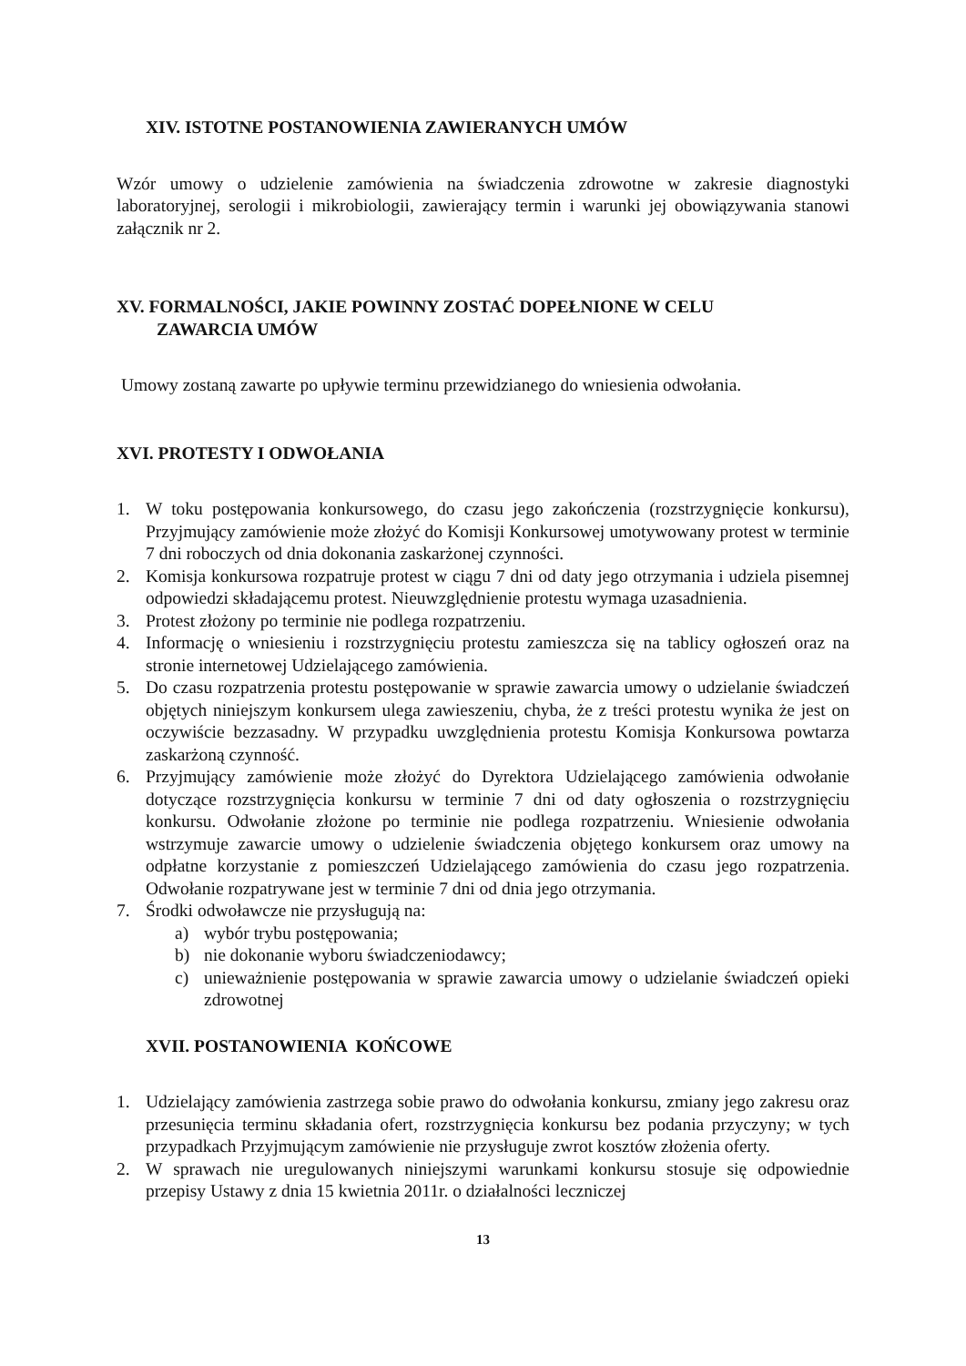XIV. ISTOTNE POSTANOWIENIA ZAWIERANYCH UMÓW
Wzór umowy o udzielenie zamówienia na świadczenia zdrowotne w zakresie diagnostyki laboratoryjnej, serologii i mikrobiologii, zawierający termin i warunki jej obowiązywania stanowi załącznik nr 2.
XV. FORMALNOŚCI, JAKIE POWINNY ZOSTAĆ DOPEŁNIONE W CELU
ZAWARCIA UMÓW
Umowy zostaną zawarte po upływie terminu przewidzianego do wniesienia odwołania.
XVI. PROTESTY I ODWOŁANIA
1. W toku postępowania konkursowego, do czasu jego zakończenia (rozstrzygnięcie konkursu), Przyjmujący zamówienie może złożyć do Komisji Konkursowej umotywowany protest w terminie 7 dni roboczych od dnia dokonania zaskarżonej czynności.
2. Komisja konkursowa rozpatruje protest w ciągu 7 dni od daty jego otrzymania i udziela pisemnej odpowiedzi składającemu protest. Nieuwzględnienie protestu wymaga uzasadnienia.
3. Protest złożony po terminie nie podlega rozpatrzeniu.
4. Informację o wniesieniu i rozstrzygnięciu protestu zamieszcza się na tablicy ogłoszeń oraz na stronie internetowej Udzielającego zamówienia.
5. Do czasu rozpatrzenia protestu postępowanie w sprawie zawarcia umowy o udzielanie świadczeń objętych niniejszym konkursem ulega zawieszeniu, chyba, że z treści protestu wynika że jest on oczywiście bezzasadny. W przypadku uwzględnienia protestu Komisja Konkursowa powtarza zaskarżoną czynność.
6. Przyjmujący zamówienie może złożyć do Dyrektora Udzielającego zamówienia odwołanie dotyczące rozstrzygnięcia konkursu w terminie 7 dni od daty ogłoszenia o rozstrzygnięciu konkursu. Odwołanie złożone po terminie nie podlega rozpatrzeniu. Wniesienie odwołania wstrzymuje zawarcie umowy o udzielenie świadczenia objętego konkursem oraz umowy na odpłatne korzystanie z pomieszczeń Udzielającego zamówienia do czasu jego rozpatrzenia. Odwołanie rozpatrywane jest w terminie 7 dni od dnia jego otrzymania.
7. Środki odwoławcze nie przysługują na:
a) wybór trybu postępowania;
b) nie dokonanie wyboru świadczeniodawcy;
c) unieważnienie postępowania w sprawie zawarcia umowy o udzielanie świadczeń opieki zdrowotnej
XVII. POSTANOWIENIA KOŃCOWE
1. Udzielający zamówienia zastrzega sobie prawo do odwołania konkursu, zmiany jego zakresu oraz przesunięcia terminu składania ofert, rozstrzygnięcia konkursu bez podania przyczyny; w tych przypadkach Przyjmującym zamówienie nie przysługuje zwrot kosztów złożenia oferty.
2. W sprawach nie uregulowanych niniejszymi warunkami konkursu stosuje się odpowiednie przepisy Ustawy z dnia 15 kwietnia 2011r. o działalności leczniczej
13